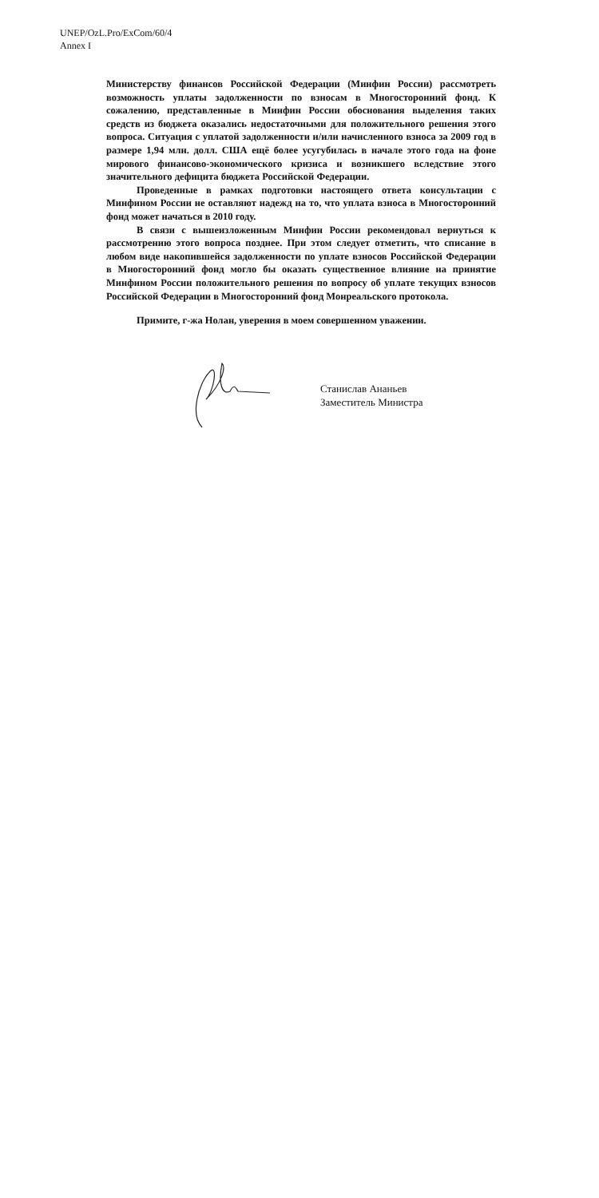UNEP/OzL.Pro/ExCom/60/4
Annex I
Министерству финансов Российской Федерации (Минфин России) рассмотреть возможность уплаты задолженности по взносам в Многосторонний фонд. К сожалению, представленные в Минфин России обоснования выделения таких средств из бюджета оказались недостаточными для положительного решения этого вопроса. Ситуация с уплатой задолженности и/или начисленного взноса за 2009 год в размере 1,94 млн. долл. США ещё более усугубилась в начале этого года на фоне мирового финансово-экономического кризиса и возникшего вследствие этого значительного дефицита бюджета Российской Федерации.
Проведенные в рамках подготовки настоящего ответа консультации с Минфином России не оставляют надежд на то, что уплата взноса в Многосторонний фонд может начаться в 2010 году.
В связи с вышеизложенным Минфин России рекомендовал вернуться к рассмотрению этого вопроса позднее. При этом следует отметить, что списание в любом виде накопившейся задолженности по уплате взносов Российской Федерации в Многосторонний фонд могло бы оказать существенное влияние на принятие Минфином России положительного решения по вопросу об уплате текущих взносов Российской Федерации в Многосторонний фонд Монреальского протокола.
Примите, г-жа Нолан, уверения в моем совершенном уважении.
Станислав Ананьев
Заместитель Министра